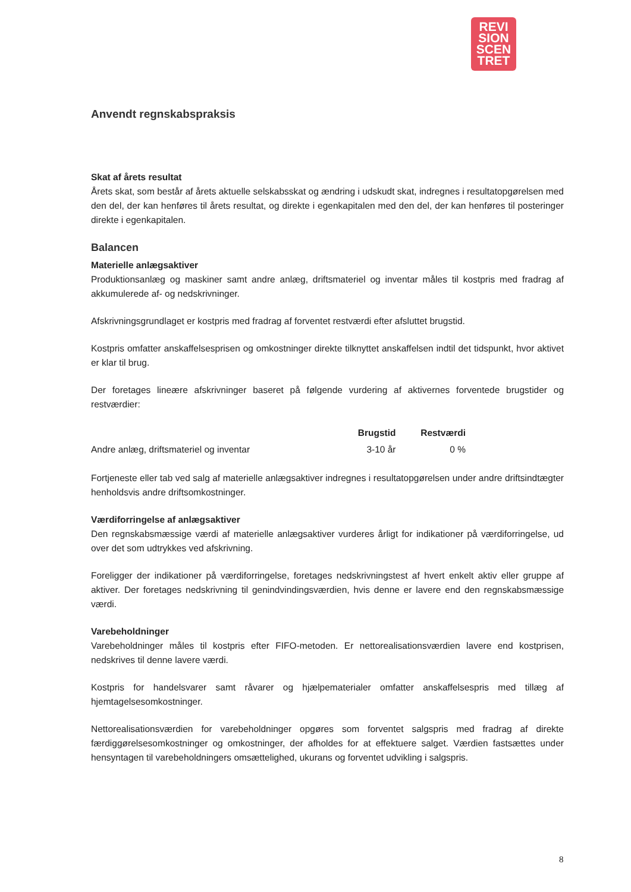REVI
SION
SCEN
TRET
Anvendt regnskabspraksis
Skat af årets resultat
Årets skat, som består af årets aktuelle selskabsskat og ændring i udskudt skat, indregnes i resultatopgørelsen med den del, der kan henføres til årets resultat, og direkte i egenkapitalen med den del, der kan henføres til posteringer direkte i egenkapitalen.
Balancen
Materielle anlægsaktiver
Produktionsanlæg og maskiner samt andre anlæg, driftsmateriel og inventar måles til kostpris med fradrag af akkumulerede af- og nedskrivninger.
Afskrivningsgrundlaget er kostpris med fradrag af forventet restværdi efter afsluttet brugstid.
Kostpris omfatter anskaffelsesprisen og omkostninger direkte tilknyttet anskaffelsen indtil det tidspunkt, hvor aktivet er klar til brug.
Der foretages lineære afskrivninger baseret på følgende vurdering af aktivernes forventede brugstider og restværdier:
| | Brugstid | Restværdi |
| --- | --- | --- |
| Andre anlæg, driftsmateriel og inventar | 3-10 år | 0 % |
Fortjeneste eller tab ved salg af materielle anlægsaktiver indregnes i resultatopgørelsen under andre driftsindtægter henholdsvis andre driftsomkostninger.
Værdiforringelse af anlægsaktiver
Den regnskabsmæssige værdi af materielle anlægsaktiver vurderes årligt for indikationer på værdiforringelse, ud over det som udtrykkes ved afskrivning.
Foreligger der indikationer på værdiforringelse, foretages nedskrivningstest af hvert enkelt aktiv eller gruppe af aktiver. Der foretages nedskrivning til genindvindingsværdien, hvis denne er lavere end den regnskabsmæssige værdi.
Varebeholdninger
Varebeholdninger måles til kostpris efter FIFO-metoden. Er nettorealisationsværdien lavere end kostprisen, nedskrives til denne lavere værdi.
Kostpris for handelsvarer samt råvarer og hjælpematerialer omfatter anskaffelsespris med tillæg af hjemtagelsesomkostninger.
Nettorealisationsværdien for varebeholdninger opgøres som forventet salgspris med fradrag af direkte færdiggørelsesomkostninger og omkostninger, der afholdes for at effektuere salget. Værdien fastsættes under hensyntagen til varebeholdningers omsættelighed, ukurans og forventet udvikling i salgspris.
8